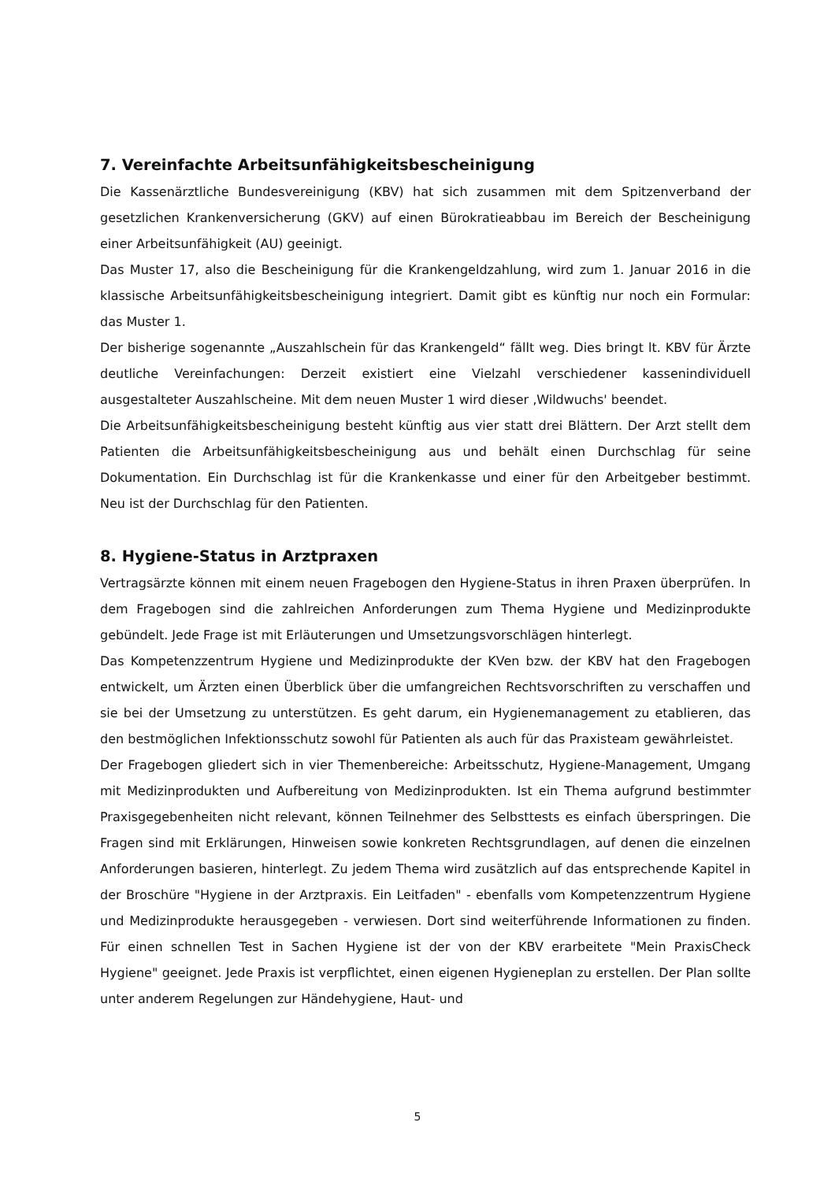7. Vereinfachte Arbeitsunfähigkeitsbescheinigung
Die Kassenärztliche Bundesvereinigung (KBV) hat sich zusammen mit dem Spitzenverband der gesetzlichen Krankenversicherung (GKV) auf einen Bürokratieabbau im Bereich der Bescheinigung einer Arbeitsunfähigkeit (AU) geeinigt.
Das Muster 17, also die Bescheinigung für die Krankengeldzahlung, wird zum 1. Januar 2016 in die klassische Arbeitsunfähigkeitsbescheinigung integriert. Damit gibt es künftig nur noch ein Formular: das Muster 1.
Der bisherige sogenannte „Auszahlschein für das Krankengeld“ fällt weg. Dies bringt lt. KBV für Ärzte deutliche Vereinfachungen: Derzeit existiert eine Vielzahl verschiedener kassenindividuell ausgestalteter Auszahlscheine. Mit dem neuen Muster 1 wird dieser ‚Wildwuchs' beendet.
Die Arbeitsunfähigkeitsbescheinigung besteht künftig aus vier statt drei Blättern. Der Arzt stellt dem Patienten die Arbeitsunfähigkeitsbescheinigung aus und behält einen Durchschlag für seine Dokumentation. Ein Durchschlag ist für die Krankenkasse und einer für den Arbeitgeber bestimmt. Neu ist der Durchschlag für den Patienten.
8. Hygiene-Status in Arztpraxen
Vertragsärzte können mit einem neuen Fragebogen den Hygiene-Status in ihren Praxen überprüfen. In dem Fragebogen sind die zahlreichen Anforderungen zum Thema Hygiene und Medizinprodukte gebündelt. Jede Frage ist mit Erläuterungen und Umsetzungsvorschlägen hinterlegt.
Das Kompetenzzentrum Hygiene und Medizinprodukte der KVen bzw. der KBV hat den Fragebogen entwickelt, um Ärzten einen Überblick über die umfangreichen Rechtsvorschriften zu verschaffen und sie bei der Umsetzung zu unterstützen. Es geht darum, ein Hygienemanagement zu etablieren, das den bestmöglichen Infektionsschutz sowohl für Patienten als auch für das Praxisteam gewährleistet.
Der Fragebogen gliedert sich in vier Themenbereiche: Arbeitsschutz, Hygiene-Management, Umgang mit Medizinprodukten und Aufbereitung von Medizinprodukten. Ist ein Thema aufgrund bestimmter Praxisgegebenheiten nicht relevant, können Teilnehmer des Selbsttests es einfach überspringen. Die Fragen sind mit Erklärungen, Hinweisen sowie konkreten Rechtsgrundlagen, auf denen die einzelnen Anforderungen basieren, hinterlegt. Zu jedem Thema wird zusätzlich auf das entsprechende Kapitel in der Broschüre "Hygiene in der Arztpraxis. Ein Leitfaden" - ebenfalls vom Kompetenzzentrum Hygiene und Medizinprodukte herausgegeben - verwiesen. Dort sind weiterführende Informationen zu finden. Für einen schnellen Test in Sachen Hygiene ist der von der KBV erarbeitete "Mein PraxisCheck Hygiene" geeignet. Jede Praxis ist verpflichtet, einen eigenen Hygieneplan zu erstellen. Der Plan sollte unter anderem Regelungen zur Händehygiene, Haut- und
5